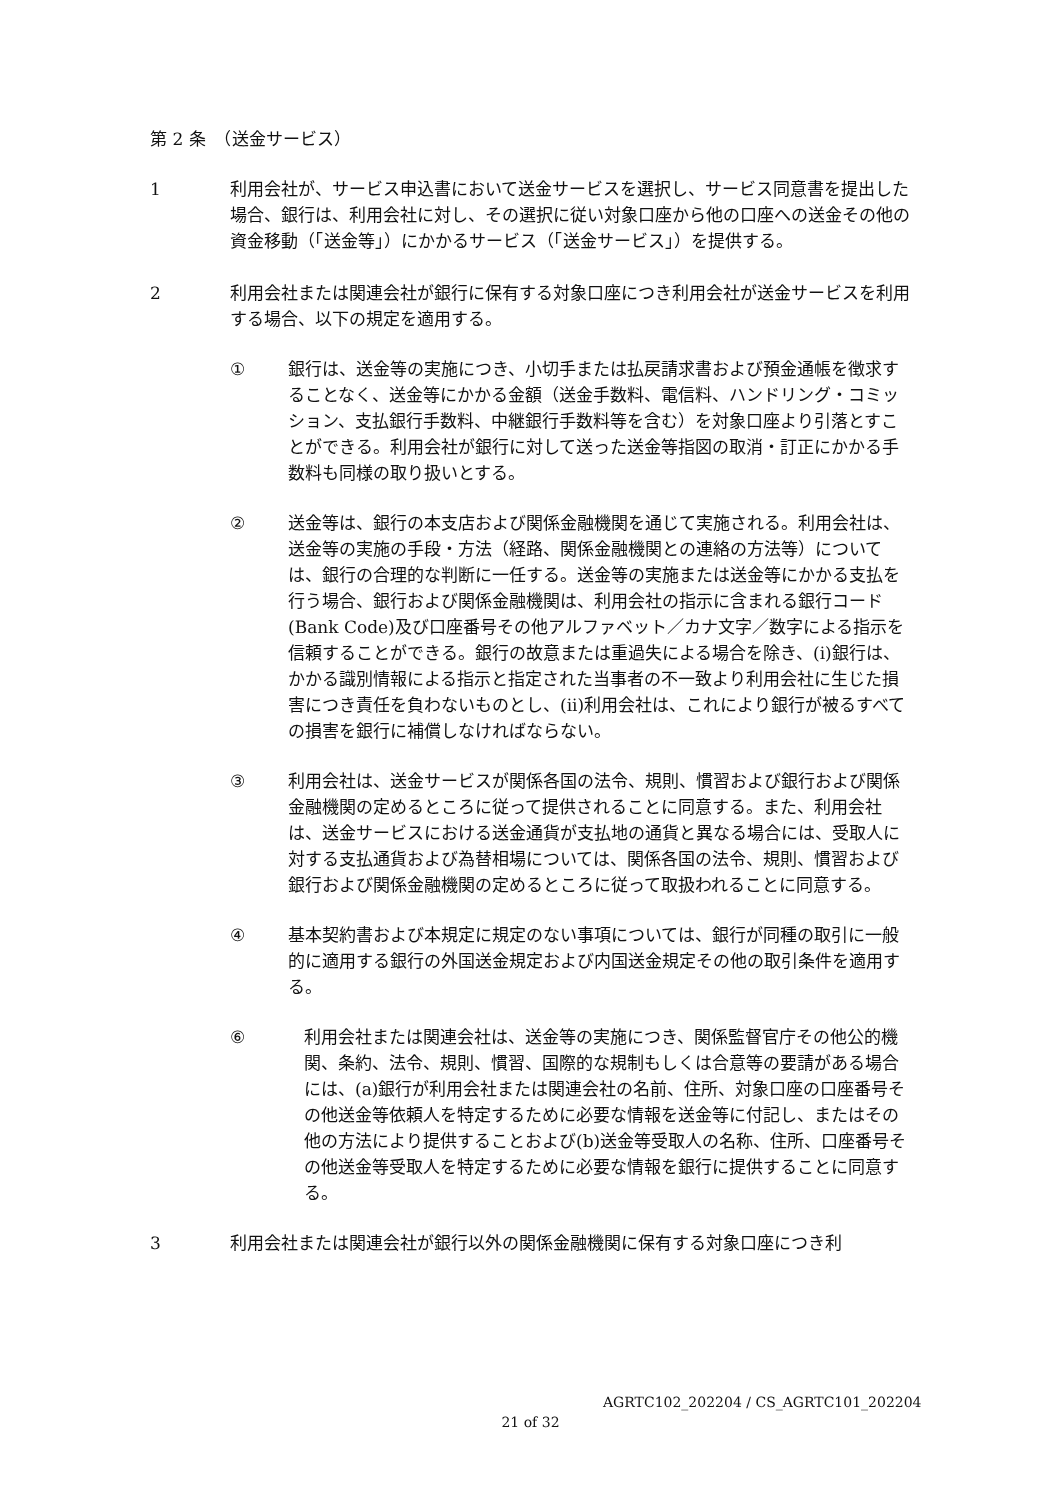第 2 条　（送金サービス）
1 利用会社が、サービス申込書において送金サービスを選択し、サービス同意書を提出した場合、銀行は、利用会社に対し、その選択に従い対象口座から他の口座への送金その他の資金移動（「送金等」）にかかるサービス（「送金サービス」）を提供する。
2 利用会社または関連会社が銀行に保有する対象口座につき利用会社が送金サービスを利用する場合、以下の規定を適用する。
① 銀行は、送金等の実施につき、小切手または払戻請求書および預金通帳を徴求することなく、送金等にかかる金額（送金手数料、電信料、ハンドリング・コミッション、支払銀行手数料、中継銀行手数料等を含む）を対象口座より引落とすことができる。利用会社が銀行に対して送った送金等指図の取消・訂正にかかる手数料も同様の取り扱いとする。
② 送金等は、銀行の本支店および関係金融機関を通じて実施される。利用会社は、送金等の実施の手段・方法（経路、関係金融機関との連絡の方法等）については、銀行の合理的な判断に一任する。送金等の実施または送金等にかかる支払を行う場合、銀行および関係金融機関は、利用会社の指示に含まれる銀行コード(Bank Code)及び口座番号その他アルファベット／カナ文字／数字による指示を信頼することができる。銀行の故意または重過失による場合を除き、(i)銀行は、かかる識別情報による指示と指定された当事者の不一致より利用会社に生じた損害につき責任を負わないものとし、(ii)利用会社は、これにより銀行が被るすべての損害を銀行に補償しなければならない。
③ 利用会社は、送金サービスが関係各国の法令、規則、慣習および銀行および関係金融機関の定めるところに従って提供されることに同意する。また、利用会社は、送金サービスにおける送金通貨が支払地の通貨と異なる場合には、受取人に対する支払通貨および為替相場については、関係各国の法令、規則、慣習および銀行および関係金融機関の定めるところに従って取扱われることに同意する。
④ 基本契約書および本規定に規定のない事項については、銀行が同種の取引に一般的に適用する銀行の外国送金規定および内国送金規定その他の取引条件を適用する。
⑥ 利用会社または関連会社は、送金等の実施につき、関係監督官庁その他公的機関、条約、法令、規則、慣習、国際的な規制もしくは合意等の要請がある場合には、(a)銀行が利用会社または関連会社の名前、住所、対象口座の口座番号その他送金等依頼人を特定するために必要な情報を送金等に付記し、またはその他の方法により提供することおよび(b)送金等受取人の名称、住所、口座番号その他送金等受取人を特定するために必要な情報を銀行に提供することに同意する。
3 利用会社または関連会社が銀行以外の関係金融機関に保有する対象口座につき利
AGRTC102_202204 / CS_AGRTC101_202204
21 of 32